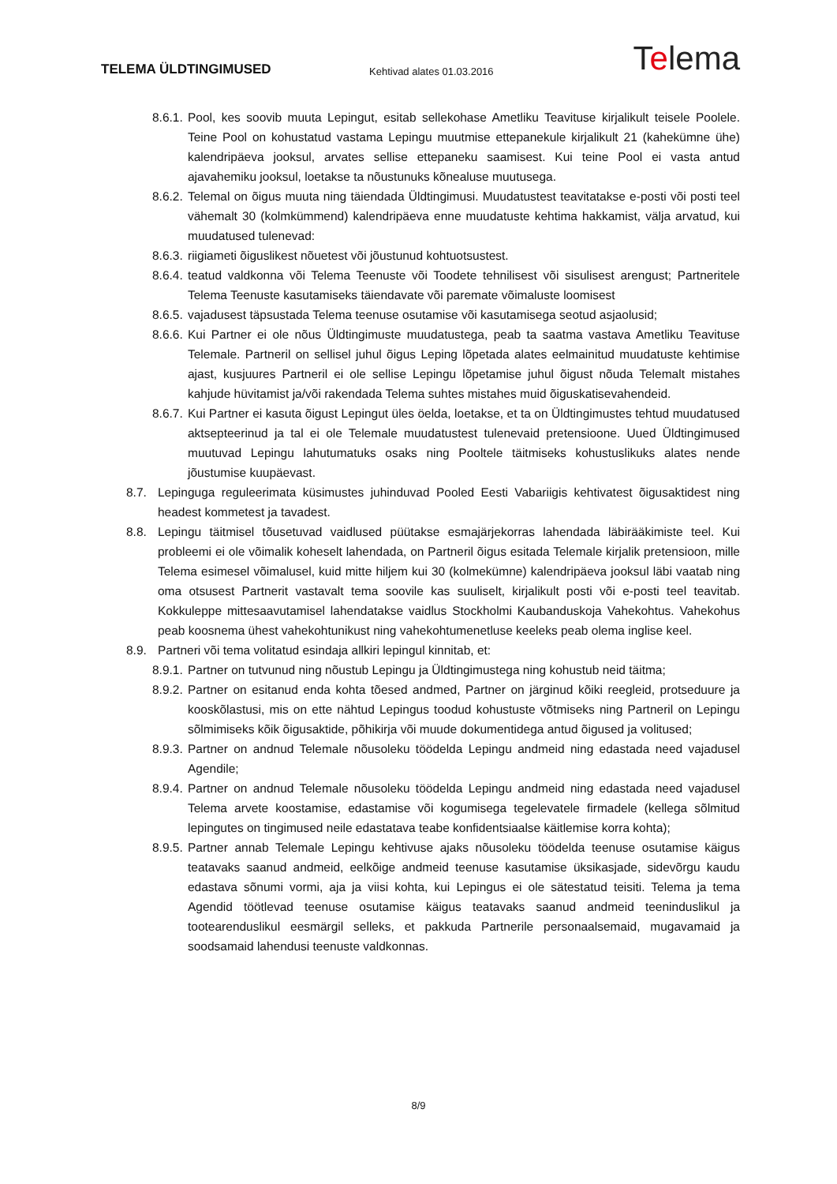TELEMA ÜLDTINGIMUSED
Kehtivad alates 01.03.2016
Telema
8.6.1. Pool, kes soovib muuta Lepingut, esitab sellekohase Ametliku Teavituse kirjalikult teisele Poolele. Teine Pool on kohustatud vastama Lepingu muutmise ettepanekule kirjalikult 21 (kahekümne ühe) kalendripäeva jooksul, arvates sellise ettepaneku saamisest. Kui teine Pool ei vasta antud ajavahemiku jooksul, loetakse ta nõustunuks kõnealuse muutusega.
8.6.2. Telemal on õigus muuta ning täiendada Üldtingimusi. Muudatustest teavitatakse e-posti või posti teel vähemalt 30 (kolmkümmend) kalendripäeva enne muudatuste kehtima hakkamist, välja arvatud, kui muudatused tulenevad:
8.6.3. riigiameti õiguslikest nõuetest või jõustunud kohtuotsustest.
8.6.4. teatud valdkonna või Telema Teenuste või Toodete tehnilisest või sisulisest arengust; Partneritele Telema Teenuste kasutamiseks täiendavate või paremate võimaluste loomisest
8.6.5. vajadusest täpsustada Telema teenuse osutamise või kasutamisega seotud asjaolusid;
8.6.6. Kui Partner ei ole nõus Üldtingimuste muudatustega, peab ta saatma vastava Ametliku Teavituse Telemale. Partneril on sellisel juhul õigus Leping lõpetada alates eelmainitud muudatuste kehtimise ajast, kusjuures Partneril ei ole sellise Lepingu lõpetamise juhul õigust nõuda Telemalt mistahes kahjude hüvitamist ja/või rakendada Telema suhtes mistahes muid õiguskatisevahendeid.
8.6.7. Kui Partner ei kasuta õigust Lepingut üles öelda, loetakse, et ta on Üldtingimustes tehtud muudatused aktsepteerinud ja tal ei ole Telemale muudatustest tulenevaid pretensioone. Uued Üldtingimused muutuvad Lepingu lahutumatuks osaks ning Pooltele täitmiseks kohustuslikuks alates nende jõustumise kuupäevast.
8.7. Lepinguga reguleerimata küsimustes juhinduvad Pooled Eesti Vabariigis kehtivatest õigusaktidest ning headest kommetest ja tavadest.
8.8. Lepingu täitmisel tõusetuvad vaidlused püütakse esmajärjekorras lahendada läbirääkimiste teel. Kui probleemi ei ole võimalik koheselt lahendada, on Partneril õigus esitada Telemale kirjalik pretensioon, mille Telema esimesel võimalusel, kuid mitte hiljem kui 30 (kolmekümne) kalendripäeva jooksul läbi vaatab ning oma otsusest Partnerit vastavalt tema soovile kas suuliselt, kirjalikult posti või e-posti teel teavitab. Kokkuleppe mittesaavutamisel lahendatakse vaidlus Stockholmi Kaubanduskoja Vahekohtus. Vahekohus peab koosnema ühest vahekohtunikust ning vahekohtumenetluse keeleks peab olema inglise keel.
8.9. Partneri või tema volitatud esindaja allkiri lepingul kinnitab, et:
8.9.1. Partner on tutvunud ning nõustub Lepingu ja Üldtingimustega ning kohustub neid täitma;
8.9.2. Partner on esitanud enda kohta tõesed andmed, Partner on järginud kõiki reegleid, protseduure ja kooskõlastusi, mis on ette nähtud Lepingus toodud kohustuste võtmiseks ning Partneril on Lepingu sõlmimiseks kõik õigusaktide, põhikirja või muude dokumentidega antud õigused ja volitused;
8.9.3. Partner on andnud Telemale nõusoleku töödelda Lepingu andmeid ning edastada need vajadusel Agendile;
8.9.4. Partner on andnud Telemale nõusoleku töödelda Lepingu andmeid ning edastada need vajadusel Telema arvete koostamise, edastamise või kogumisega tegelevatele firmadele (kellega sõlmitud lepingutes on tingimused neile edastatava teabe konfidentsiaalse käitlemise korra kohta);
8.9.5. Partner annab Telemale Lepingu kehtivuse ajaks nõusoleku töödelda teenuse osutamise käigus teatavaks saanud andmeid, eelkõige andmeid teenuse kasutamise üksikasjade, sidevõrgu kaudu edastava sõnumi vormi, aja ja viisi kohta, kui Lepingus ei ole sätestatud teisiti. Telema ja tema Agendid töötlevad teenuse osutamise käigus teatavaks saanud andmeid teeninduslikul ja tootearenduslikul eesmärgil selleks, et pakkuda Partnerile personaalsemaid, mugavamaid ja soodsamaid lahendusi teenuste valdkonnas.
8/9